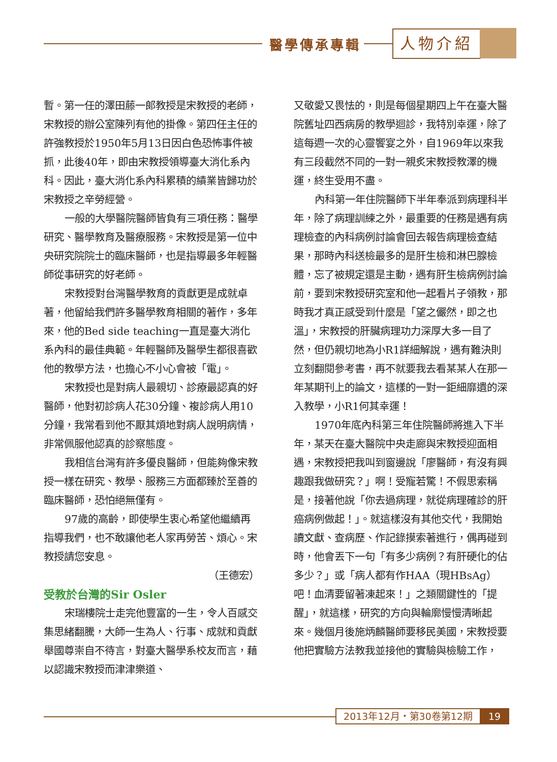醫學傳承專輯 人物介紹
暫。第一任的澤田藤一郎教授是宋教授的老師，宋教授的辦公室陳列有他的掛像。第四任主任的許強教授於1950年5月13日因白色恐怖事件被抓，此後40年，即由宋教授領導臺大消化系內科。因此，臺大消化系內科累積的績業皆歸功於宋教授之辛勞經營。
一般的大學醫院醫師皆負有三項任務：醫學研究、醫學教育及醫療服務。宋教授是第一位中央研究院院士的臨床醫師，也是指導最多年輕醫師從事研究的好老師。
宋教授對台灣醫學教育的貢獻更是成就卓著，他留給我們許多醫學教育相關的著作，多年來，他的Bed side teaching一直是臺大消化系內科的最佳典範。年輕醫師及醫學生都很喜歡他的教學方法，也擔心不小心會被「電」。
宋教授也是對病人最親切、診療最認真的好醫師，他對初診病人花30分鐘、複診病人用10分鐘，我常看到他不厭其煩地對病人說明病情，非常佩服他認真的診察態度。
我相信台灣有許多優良醫師，但能夠像宋教授一樣在研究、教學、服務三方面都臻於至善的臨床醫師，恐怕絕無僅有。
97歲的高齡，即使學生衷心希望他繼續再指導我們，也不敢讓他老人家再勞苦、煩心。宋教授請您安息。
（王德宏）
受教於台灣的Sir Osler
宋瑞樓院士走完他豐富的一生，令人百感交集思緒翻騰，大師一生為人、行事、成就和貢獻舉國尊崇自不待言，對臺大醫學系校友而言，藉以認識宋教授而津津樂道、
又敬愛又畏怯的，則是每個星期四上午在臺大醫院舊址四西病房的教學迴診，我特別幸運，除了這每週一次的心靈饗宴之外，自1969年以來我有三段截然不同的一對一親炙宋教授教澤的機運，終生受用不盡。
內科第一年住院醫師下半年奉派到病理科半年，除了病理訓練之外，最重要的任務是遇有病理檢查的內科病例討論會回去報告病理檢查結果，那時內科送檢最多的是肝生檢和淋巴腺檢體，忘了被規定還是主動，遇有肝生檢病例討論前，要到宋教授研究室和他一起看片子領教，那時我才真正感受到什麼是「望之儼然，即之也溫」，宋教授的肝臟病理功力深厚大多一目了然，但仍親切地為小R1詳細解說，遇有難決則立刻翻閱參考書，再不就要我去看某某人在那一年某期刊上的論文，這樣的一對一鉅細靡遺的深入教學，小R1何其幸運！
1970年底內科第三年住院醫師將進入下半年，某天在臺大醫院中央走廊與宋教授迎面相遇，宋教授把我叫到窗邊說「廖醫師，有沒有興趣跟我做研究？」啊！受寵若驚！不假思索稱是，接著他說「你去過病理，就從病理確診的肝癌病例做起！」。就這樣沒有其他交代，我開始讀文獻、查病歷、作記錄摸索著進行，偶再碰到時，他會丟下一句「有多少病例？有肝硬化的佔多少？」或「病人都有作HAA（現HBsAg）吧！血清要留著凍起來！」之類關鍵性的「提醒」，就這樣，研究的方向與輪廓慢慢清晰起來。幾個月後施炳麟醫師要移民美國，宋教授要他把實驗方法教我並接他的實驗與檢驗工作，
2013年12月・第30卷第12期 19